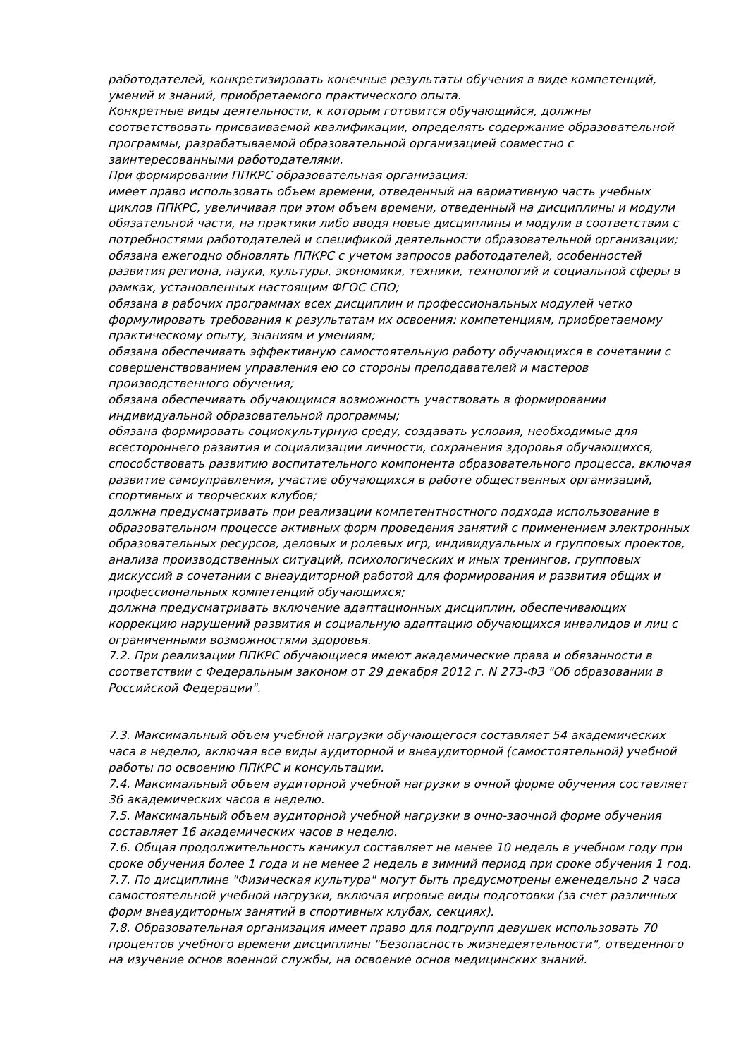работодателей, конкретизировать конечные результаты обучения в виде компетенций, умений и знаний, приобретаемого практического опыта.
Конкретные виды деятельности, к которым готовится обучающийся, должны соответствовать присваиваемой квалификации, определять содержание образовательной программы, разрабатываемой образовательной организацией совместно с заинтересованными работодателями.
При формировании ППКРС образовательная организация:
имеет право использовать объем времени, отведенный на вариативную часть учебных циклов ППКРС, увеличивая при этом объем времени, отведенный на дисциплины и модули обязательной части, на практики либо вводя новые дисциплины и модули в соответствии с потребностями работодателей и спецификой деятельности образовательной организации;
обязана ежегодно обновлять ППКРС с учетом запросов работодателей, особенностей развития региона, науки, культуры, экономики, техники, технологий и социальной сферы в рамках, установленных настоящим ФГОС СПО;
обязана в рабочих программах всех дисциплин и профессиональных модулей четко формулировать требования к результатам их освоения: компетенциям, приобретаемому практическому опыту, знаниям и умениям;
обязана обеспечивать эффективную самостоятельную работу обучающихся в сочетании с совершенствованием управления ею со стороны преподавателей и мастеров производственного обучения;
обязана обеспечивать обучающимся возможность участвовать в формировании индивидуальной образовательной программы;
обязана формировать социокультурную среду, создавать условия, необходимые для всестороннего развития и социализации личности, сохранения здоровья обучающихся, способствовать развитию воспитательного компонента образовательного процесса, включая развитие самоуправления, участие обучающихся в работе общественных организаций, спортивных и творческих клубов;
должна предусматривать при реализации компетентностного подхода использование в образовательном процессе активных форм проведения занятий с применением электронных образовательных ресурсов, деловых и ролевых игр, индивидуальных и групповых проектов, анализа производственных ситуаций, психологических и иных тренингов, групповых дискуссий в сочетании с внеаудиторной работой для формирования и развития общих и профессиональных компетенций обучающихся;
должна предусматривать включение адаптационных дисциплин, обеспечивающих коррекцию нарушений развития и социальную адаптацию обучающихся инвалидов и лиц с ограниченными возможностями здоровья.
7.2. При реализации ППКРС обучающиеся имеют академические права и обязанности в соответствии с Федеральным законом от 29 декабря 2012 г. N 273-ФЗ "Об образовании в Российской Федерации".
7.3. Максимальный объем учебной нагрузки обучающегося составляет 54 академических часа в неделю, включая все виды аудиторной и внеаудиторной (самостоятельной) учебной работы по освоению ППКРС и консультации.
7.4. Максимальный объем аудиторной учебной нагрузки в очной форме обучения составляет 36 академических часов в неделю.
7.5. Максимальный объем аудиторной учебной нагрузки в очно-заочной форме обучения составляет 16 академических часов в неделю.
7.6. Общая продолжительность каникул составляет не менее 10 недель в учебном году при сроке обучения более 1 года и не менее 2 недель в зимний период при сроке обучения 1 год.
7.7. По дисциплине "Физическая культура" могут быть предусмотрены еженедельно 2 часа самостоятельной учебной нагрузки, включая игровые виды подготовки (за счет различных форм внеаудиторных занятий в спортивных клубах, секциях).
7.8. Образовательная организация имеет право для подгрупп девушек использовать 70 процентов учебного времени дисциплины "Безопасность жизнедеятельности", отведенного на изучение основ военной службы, на освоение основ медицинских знаний.